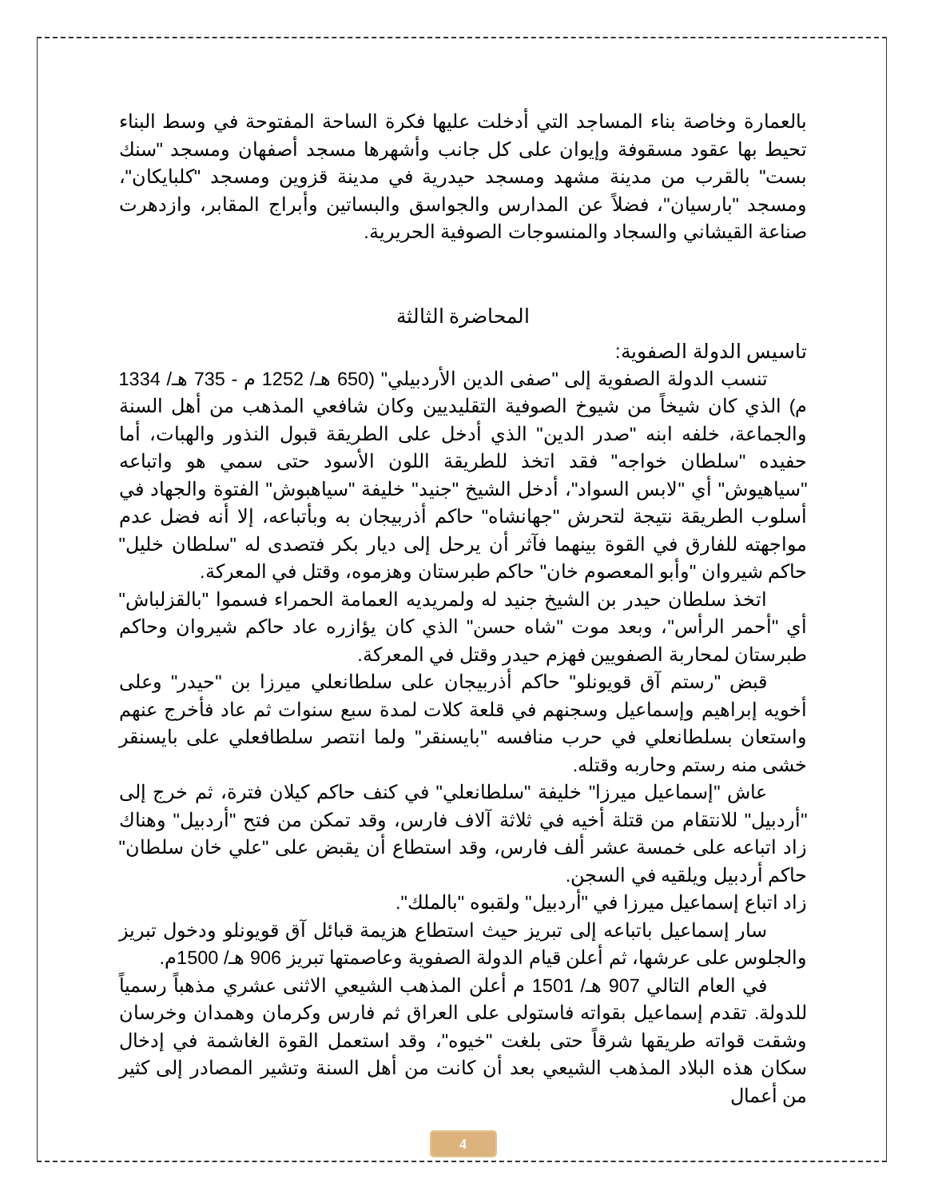بالعمارة وخاصة بناء المساجد التي أدخلت عليها فكرة الساحة المفتوحة في وسط البناء تحيط بها عقود مسقوفة وإيوان على كل جانب وأشهرها مسجد أصفهان ومسجد "سنك بست" بالقرب من مدينة مشهد ومسجد حيدرية في مدينة قزوين ومسجد "كلبايكان"، ومسجد "بارسيان"، فضلاً عن المدارس والجواسق والبساتين وأبراج المقابر، وازدهرت صناعة القيشاني والسجاد والمنسوجات الصوفية الحريرية.
المحاضرة الثالثة
تاسيس الدولة الصفوية:
تنسب الدولة الصفوية إلى "صفى الدين الأردبيلي" (650 هـ/ 1252 م - 735 هـ/ 1334 م) الذي كان شيخاً من شيوخ الصوفية التقليديين وكان شافعي المذهب من أهل السنة والجماعة، خلفه ابنه "صدر الدين" الذي أدخل على الطريقة قبول النذور والهبات، أما حفيده "سلطان خواجه" فقد اتخذ للطريقة اللون الأسود حتى سمي هو واتباعه "سياهيوش" أي "لابس السواد"، أدخل الشيخ "جنيد" خليفة "سياهبوش" الفتوة والجهاد في أسلوب الطريقة نتيجة لتحرش "جهانشاه" حاكم أذربيجان به وبأتباعه، إلا أنه فضل عدم مواجهته للفارق في القوة بينهما فآثر أن يرحل إلى ديار بكر فتصدى له "سلطان خليل" حاكم شيروان "وأبو المعصوم خان" حاكم طبرستان وهزموه، وقتل في المعركة.
اتخذ سلطان حيدر بن الشيخ جنيد له ولمريديه العمامة الحمراء فسموا "بالقزلباش" أي "أحمر الرأس"، وبعد موت "شاه حسن" الذي كان يؤازره عاد حاكم شيروان وحاكم طبرستان لمحاربة الصفويين فهزم حيدر وقتل في المعركة.
قبض "رستم آق قويونلو" حاكم أذربيجان على سلطانعلي ميرزا بن "حيدر" وعلى أخويه إبراهيم وإسماعيل وسجنهم في قلعة كلات لمدة سبع سنوات ثم عاد فأخرج عنهم واستعان بسلطانعلي في حرب منافسه "بايسنقر" ولما انتصر سلطافعلي على بايسنقر خشى منه رستم وحاربه وقتله.
عاش "إسماعيل ميرزا" خليفة "سلطانعلي" في كنف حاكم كيلان فترة، ثم خرج إلى "أردبيل" للانتقام من قتلة أخيه في ثلاثة آلاف فارس، وقد تمكن من فتح "أردبيل" وهناك زاد اتباعه على خمسة عشر ألف فارس، وقد استطاع أن يقبض على "علي خان سلطان" حاكم أردبيل ويلقيه في السجن.
زاد اتباع إسماعيل ميرزا في "أردبيل" ولقبوه "بالملك".
سار إسماعيل باتباعه إلى تبريز حيث استطاع هزيمة قبائل آق قويونلو ودخول تبريز والجلوس على عرشها، ثم أعلن قيام الدولة الصفوية وعاصمتها تبريز 906 هـ/ 1500م.
في العام التالي 907 هـ/ 1501 م أعلن المذهب الشيعي الاثنى عشري مذهباً رسمياً للدولة. تقدم إسماعيل بقواته فاستولى على العراق ثم فارس وكرمان وهمدان وخرسان وشقت قواته طريقها شرقاً حتى بلغت "خيوه"، وقد استعمل القوة الغاشمة في إدخال سكان هذه البلاد المذهب الشيعي بعد أن كانت من أهل السنة وتشير المصادر إلى كثير من أعمال
4